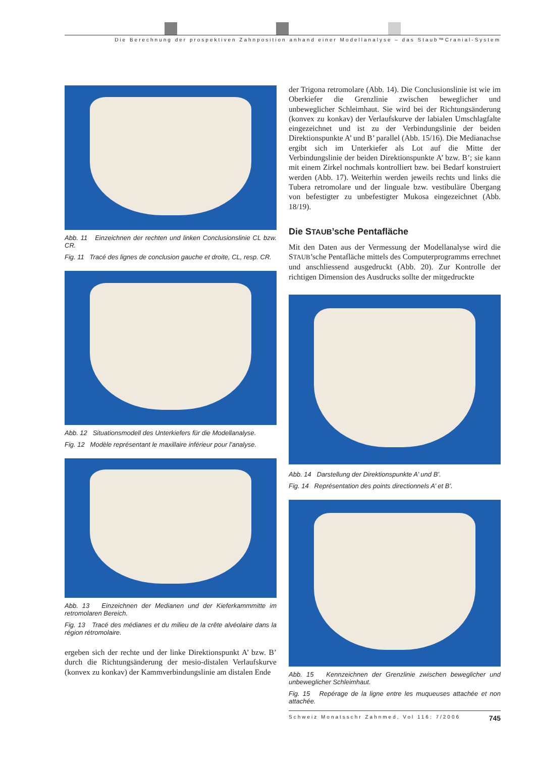Die Berechnung der prospektiven Zahnposition anhand einer Modellanalyse – das Staub™Cranial-System
Abb. 11 Einzeichnen der rechten und linken Conclusionslinie CL bzw. CR.
Fig. 11 Tracé des lignes de conclusion gauche et droite, CL, resp. CR.
Abb. 12 Situationsmodell des Unterkiefers für die Modellanalyse.
Fig. 12 Modèle représentant le maxillaire inférieur pour l’analyse.
Abb. 13 Einzeichnen der Medianen und der Kieferkammmitte im retromolaren Bereich.
Fig. 13 Tracé des médianes et du milieu de la crête alvéolaire dans la région rétromolaire.
ergeben sich der rechte und der linke Direktionspunkt A’ bzw. B’ durch die Richtungsänderung der mesio-distalen Verlaufskurve (konvex zu konkav) der Kammverbindungslinie am distalen Ende
der Trigona retromolare (Abb. 14). Die Conclusionslinie ist wie im Oberkiefer die Grenzlinie zwischen beweglicher und unbeweglicher Schleimhaut. Sie wird bei der Richtungsänderung (konvex zu konkav) der Verlaufskurve der labialen Umschlagfalte eingezeichnet und ist zu der Verbindungslinie der beiden Direktionspunkte A’ und B’ parallel (Abb. 15/16). Die Medianachse ergibt sich im Unterkiefer als Lot auf die Mitte der Verbindungslinie der beiden Direktionspunkte A’ bzw. B’; sie kann mit einem Zirkel nochmals kontrolliert bzw. bei Bedarf konstruiert werden (Abb. 17). Weiterhin werden jeweils rechts und links die Tubera retromolare und der linguale bzw. vestibuläre Übergang von befestigter zu unbefestigter Mukosa eingezeichnet (Abb. 18/19).
Die STAUB’sche Pentafläche
Mit den Daten aus der Vermessung der Modellanalyse wird die STAUB’sche Pentafläche mittels des Computerprogramms errechnet und anschliessend ausgedruckt (Abb. 20). Zur Kontrolle der richtigen Dimension des Ausdrucks sollte der mitgedruckte
Abb. 14 Darstellung der Direktionspunkte A’ und B’.
Fig. 14 Représentation des points directionnels A’ et B’.
Abb. 15 Kennzeichnen der Grenzlinie zwischen beweglicher und unbeweglicher Schleimhaut.
Fig. 15 Repérage de la ligne entre les muqueuses attachée et non attachée.
Schweiz Monatsschr Zahnmed, Vol 116: 7/2006 745